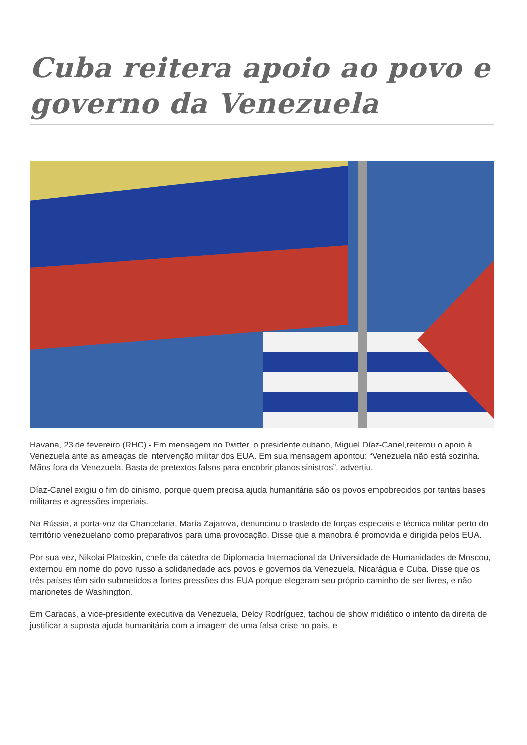Cuba reitera apoio ao povo e governo da Venezuela
Havana, 23 de fevereiro (RHC).- Em mensagem no Twitter, o presidente cubano, Miguel Díaz-Canel,reiterou o apoio à Venezuela ante as ameaças de intervenção militar dos EUA. Em sua mensagem apontou: “Venezuela não está sozinha. Mãos fora da Venezuela. Basta de pretextos falsos para encobrir planos sinistros”, advertiu.
Díaz-Canel exigiu o fim do cinismo, porque quem precisa ajuda humanitária são os povos empobrecidos por tantas bases militares e agressões imperiais.
Na Rússia, a porta-voz da Chancelaria, María Zajarova, denunciou o traslado de forças especiais e técnica militar perto do território venezuelano como preparativos para uma provocação. Disse que a manobra é promovida e dirigida pelos EUA.
Por sua vez, Nikolai Platoskin, chefe da cátedra de Diplomacia Internacional da Universidade de Humanidades de Moscou, externou em nome do povo russo a solidariedade aos povos e governos da Venezuela, Nicarágua e Cuba. Disse que os três países têm sido submetidos a fortes pressões dos EUA porque elegeram seu próprio caminho de ser livres, e não marionetes de Washington.
Em Caracas, a vice-presidente executiva da Venezuela, Delcy Rodríguez, tachou de show midiático o intento da direita de justificar a suposta ajuda humanitária com a imagem de uma falsa crise no país, e